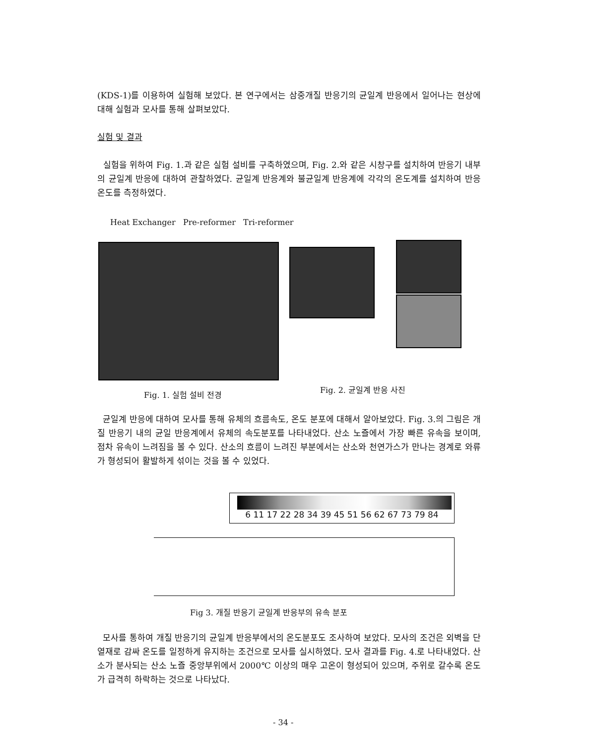(KDS-1)를 이용하여 실험해 보았다. 본 연구에서는 삼중개질 반응기의 균일계 반응에서 일어나는 현상에 대해 실험과 모사를 통해 살펴보았다.
실험 및 결과
실험을 위하여 Fig. 1.과 같은 실험 설비를 구축하였으며, Fig. 2.와 같은 시창구를 설치하여 반응기 내부의 균일계 반응에 대하여 관찰하였다. 균일계 반응계와 불균일계 반응계에 각각의 온도계를 설치하여 반응 온도를 측정하였다.
Heat Exchanger Pre-reformer Tri-reformer
Fig. 1. 실험 설비 전경
Fig. 2. 균일계 반응 사진
균일계 반응에 대하여 모사를 통해 유체의 흐름속도, 온도 분포에 대해서 알아보았다. Fig. 3.의 그림은 개질 반응기 내의 균일 반응계에서 유체의 속도분포를 나타내었다. 산소 노즐에서 가장 빠른 유속을 보이며, 점차 유속이 느려짐을 볼 수 있다. 산소의 흐름이 느려진 부분에서는 산소와 천연가스가 만나는 경계로 와류가 형성되어 활발하게 섞이는 것을 볼 수 있었다.
6 11 17 22 28 34 39 45 51 56 62 67 73 79 84
Fig 3. 개질 반응기 균일계 반응부의 유속 분포
모사를 통하여 개질 반응기의 균일계 반응부에서의 온도분포도 조사하여 보았다. 모사의 조건은 외벽을 단열재로 감싸 온도를 일정하게 유지하는 조건으로 모사를 실시하였다. 모사 결과를 Fig. 4.로 나타내었다. 산소가 분사되는 산소 노즐 중앙부위에서 2000℃ 이상의 매우 고온이 형성되어 있으며, 주위로 갈수록 온도가 급격히 하락하는 것으로 나타났다.
- 34 -